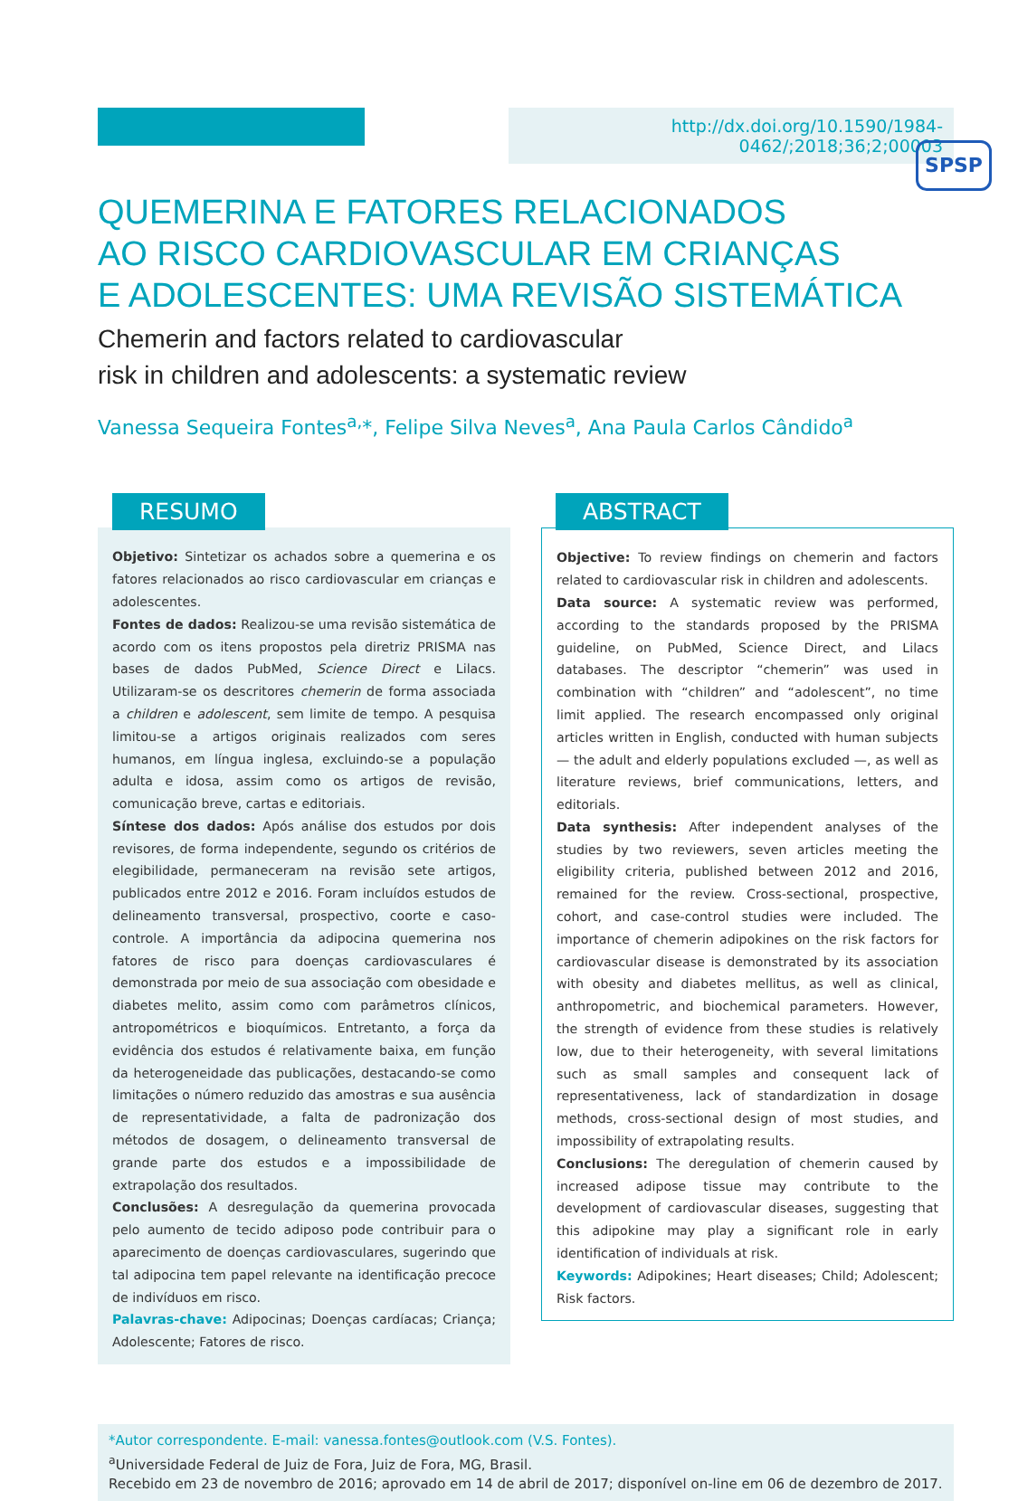SPSP
http://dx.doi.org/10.1590/1984-0462/;2018;36;2;00003
QUEMERINA E FATORES RELACIONADOS
AO RISCO CARDIOVASCULAR EM CRIANÇAS
E ADOLESCENTES: UMA REVISÃO SISTEMÁTICA
Chemerin and factors related to cardiovascular
risk in children and adolescents: a systematic review
Vanessa Sequeira Fontes<sup>a,</sup>*, Felipe Silva Neves<sup>a</sup>, Ana Paula Carlos Cândido<sup>a</sup>
RESUMO
Objetivo: Sintetizar os achados sobre a quemerina e os fatores relacionados ao risco cardiovascular em crianças e adolescentes.
Fontes de dados: Realizou-se uma revisão sistemática de acordo com os itens propostos pela diretriz PRISMA nas bases de dados PubMed, Science Direct e Lilacs. Utilizaram-se os descritores chemerin de forma associada a children e adolescent, sem limite de tempo. A pesquisa limitou-se a artigos originais realizados com seres humanos, em língua inglesa, excluindo-se a população adulta e idosa, assim como os artigos de revisão, comunicação breve, cartas e editoriais.
Síntese dos dados: Após análise dos estudos por dois revisores, de forma independente, segundo os critérios de elegibilidade, permaneceram na revisão sete artigos, publicados entre 2012 e 2016. Foram incluídos estudos de delineamento transversal, prospectivo, coorte e caso-controle. A importância da adipocina quemerina nos fatores de risco para doenças cardiovasculares é demonstrada por meio de sua associação com obesidade e diabetes melito, assim como com parâmetros clínicos, antropométricos e bioquímicos. Entretanto, a força da evidência dos estudos é relativamente baixa, em função da heterogeneidade das publicações, destacando-se como limitações o número reduzido das amostras e sua ausência de representatividade, a falta de padronização dos métodos de dosagem, o delineamento transversal de grande parte dos estudos e a impossibilidade de extrapolação dos resultados.
Conclusões: A desregulação da quemerina provocada pelo aumento de tecido adiposo pode contribuir para o aparecimento de doenças cardiovasculares, sugerindo que tal adipocina tem papel relevante na identificação precoce de indivíduos em risco.
Palavras-chave: Adipocinas; Doenças cardíacas; Criança; Adolescente; Fatores de risco.
ABSTRACT
Objective: To review findings on chemerin and factors related to cardiovascular risk in children and adolescents.
Data source: A systematic review was performed, according to the standards proposed by the PRISMA guideline, on PubMed, Science Direct, and Lilacs databases. The descriptor “chemerin” was used in combination with “children” and “adolescent”, no time limit applied. The research encompassed only original articles written in English, conducted with human subjects — the adult and elderly populations excluded —, as well as literature reviews, brief communications, letters, and editorials.
Data synthesis: After independent analyses of the studies by two reviewers, seven articles meeting the eligibility criteria, published between 2012 and 2016, remained for the review. Cross-sectional, prospective, cohort, and case-control studies were included. The importance of chemerin adipokines on the risk factors for cardiovascular disease is demonstrated by its association with obesity and diabetes mellitus, as well as clinical, anthropometric, and biochemical parameters. However, the strength of evidence from these studies is relatively low, due to their heterogeneity, with several limitations such as small samples and consequent lack of representativeness, lack of standardization in dosage methods, cross-sectional design of most studies, and impossibility of extrapolating results.
Conclusions: The deregulation of chemerin caused by increased adipose tissue may contribute to the development of cardiovascular diseases, suggesting that this adipokine may play a significant role in early identification of individuals at risk.
Keywords: Adipokines; Heart diseases; Child; Adolescent; Risk factors.
*Autor correspondente. E-mail: vanessa.fontes@outlook.com (V.S. Fontes).
<sup>a</sup> Universidade Federal de Juiz de Fora, Juiz de Fora, MG, Brasil.
Recebido em 23 de novembro de 2016; aprovado em 14 de abril de 2017; disponível on-line em 06 de dezembro de 2017.